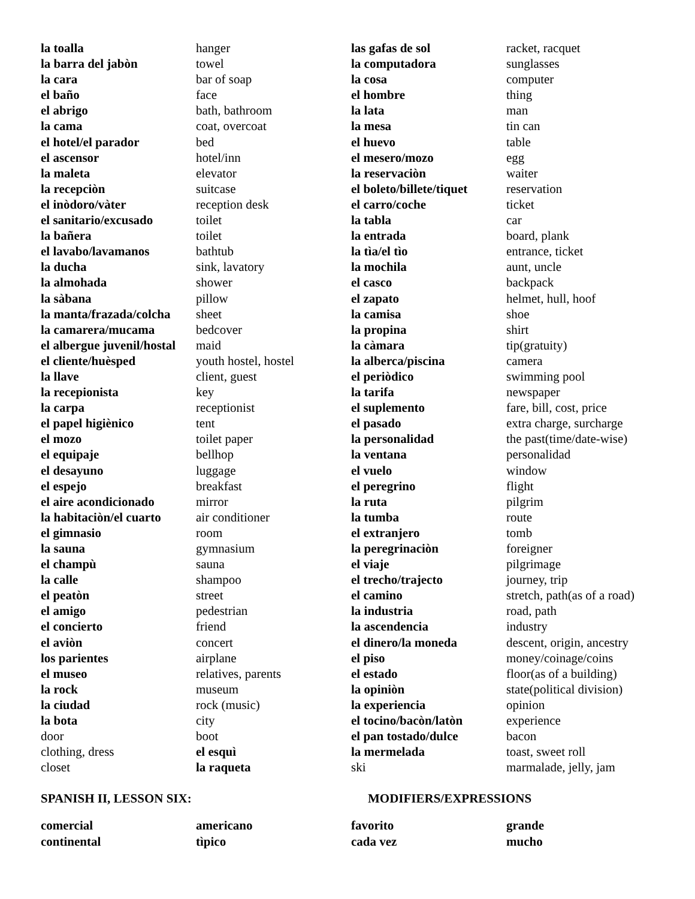| la toalla | hanger |
| la barra del jabòn | towel |
| la cara | bar of soap |
| el baño | face |
| el abrigo | bath, bathroom |
| la cama | coat, overcoat |
| el hotel/el parador | bed |
| el ascensor | hotel/inn |
| la maleta | elevator |
| la recepciòn | suitcase |
| el inòdoro/vàter | reception desk |
| el sanitario/excusado | toilet |
| la bañera | toilet |
| el lavabo/lavamanos | bathtub |
| la ducha | sink, lavatory |
| la almohada | shower |
| la sàbana | pillow |
| la manta/frazada/colcha | sheet |
| la camarera/mucama | bedcover |
| el albergue juvenil/hostal | maid |
| el cliente/huèsped | youth hostel, hostel |
| la llave | client, guest |
| la recepionista | key |
| la carpa | receptionist |
| el papel higiènico | tent |
| el mozo | toilet paper |
| el equipaje | bellhop |
| el desayuno | luggage |
| el espejo | breakfast |
| el aire acondicionado | mirror |
| la habitaciòn/el cuarto | air conditioner |
| el gimnasio | room |
| la sauna | gymnasium |
| el champù | sauna |
| la calle | shampoo |
| el peatòn | street |
| el amigo | pedestrian |
| el concierto | friend |
| el aviòn | concert |
| los parientes | airplane |
| el museo | relatives, parents |
| la rock | museum |
| la ciudad | rock (music) |
| la bota | city |
| door | boot |
| clothing, dress | el esquì |
| closet | la raqueta |
| las gafas de sol | racket, racquet |
| la computadora | sunglasses |
| la cosa | computer |
| el hombre | thing |
| la lata | man |
| la mesa | tin can |
| el huevo | table |
| el mesero/mozo | egg |
| la reservaciòn | waiter |
| el boleto/billete/tiquet | reservation |
| el carro/coche | ticket |
| la tabla | car |
| la entrada | board, plank |
| la tìa/el tìo | entrance, ticket |
| la mochila | aunt, uncle |
| el casco | backpack |
| el zapato | helmet, hull, hoof |
| la camisa | shoe |
| la propina | shirt |
| la càmara | tip(gratuity) |
| la alberca/piscina | camera |
| el periòdico | swimming pool |
| la tarifa | newspaper |
| el suplemento | fare, bill, cost, price |
| el pasado | extra charge, surcharge |
| la personalidad | the past(time/date-wise) |
| la ventana | personalidad |
| el vuelo | window |
| el peregrino | flight |
| la ruta | pilgrim |
| la tumba | route |
| el extranjero | tomb |
| la peregrinaciòn | foreigner |
| el viaje | pilgrimage |
| el trecho/trajecto | journey, trip |
| el camino | stretch, path(as of a road) |
| la industria | road, path |
| la ascendencia | industry |
| el dinero/la moneda | descent, origin, ancestry |
| el piso | money/coinage/coins |
| el estado | floor(as of a building) |
| la opiniòn | state(political division) |
| la experiencia | opinion |
| el tocino/bacòn/latòn | experience |
| el pan tostado/dulce | bacon |
| la mermelada | toast, sweet roll |
| ski | marmalade, jelly, jam |
SPANISH II, LESSON SIX: MODIFIERS/EXPRESSIONS
| comercial | americano | favorito | grande |
| continental | tìpico | cada vez | mucho |